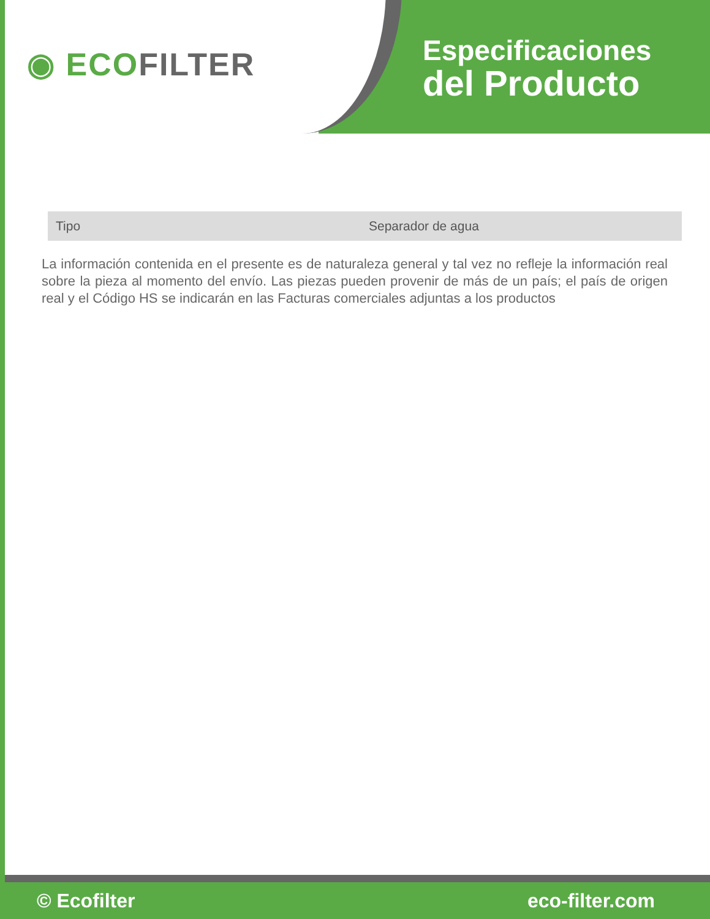◉ ECOFILTER
Especificaciones
del Producto
| Tipo | Separador de agua |
La información contenida en el presente es de naturaleza general y tal vez no refleje la información real sobre la pieza al momento del envío. Las piezas pueden provenir de más de un país; el país de origen real y el Código HS se indicarán en las Facturas comerciales adjuntas a los productos
© Ecofilter eco-filter.com